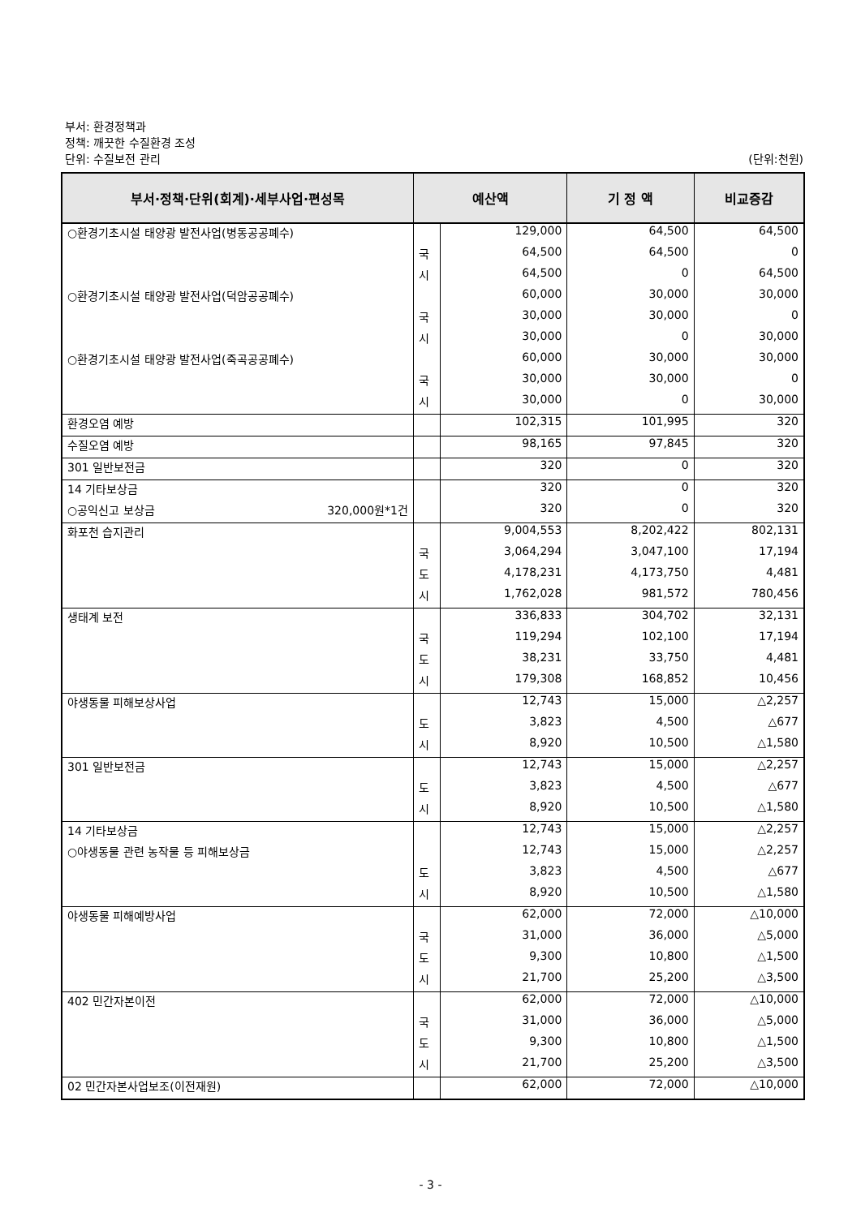부서: 환경정책과
정책: 깨끗한 수질환경 조성
단위: 수질보전 관리 (단위:천원)
| 부서·정책·단위(회계)·세부사업·편성목 | 예산액 | | 기 정 액 | 비교증감 |
| --- | --- | --- | --- | --- |
| ○환경기초시설 태양광 발전사업(병동공공폐수) | | 129,000 | 64,500 | 64,500 |
| | 국 | 64,500 | 64,500 | 0 |
| | 시 | 64,500 | 0 | 64,500 |
| ○환경기초시설 태양광 발전사업(덕암공공폐수) | | 60,000 | 30,000 | 30,000 |
| | 국 | 30,000 | 30,000 | 0 |
| | 시 | 30,000 | 0 | 30,000 |
| ○환경기초시설 태양광 발전사업(죽곡공공폐수) | | 60,000 | 30,000 | 30,000 |
| | 국 | 30,000 | 30,000 | 0 |
| | 시 | 30,000 | 0 | 30,000 |
| 환경오염 예방 | | 102,315 | 101,995 | 320 |
| 수질오염 예방 | | 98,165 | 97,845 | 320 |
| 301 일반보전금 | | 320 | 0 | 320 |
| 14 기타보상금 | | 320 | 0 | 320 |
| ○공익신고 보상금 320,000원*1건 | | 320 | 0 | 320 |
| 화포천 습지관리 | | 9,004,553 | 8,202,422 | 802,131 |
| | 국 | 3,064,294 | 3,047,100 | 17,194 |
| | 도 | 4,178,231 | 4,173,750 | 4,481 |
| | 시 | 1,762,028 | 981,572 | 780,456 |
| 생태계 보전 | | 336,833 | 304,702 | 32,131 |
| | 국 | 119,294 | 102,100 | 17,194 |
| | 도 | 38,231 | 33,750 | 4,481 |
| | 시 | 179,308 | 168,852 | 10,456 |
| 야생동물 피해보상사업 | | 12,743 | 15,000 | △2,257 |
| | 도 | 3,823 | 4,500 | △677 |
| | 시 | 8,920 | 10,500 | △1,580 |
| 301 일반보전금 | | 12,743 | 15,000 | △2,257 |
| | 도 | 3,823 | 4,500 | △677 |
| | 시 | 8,920 | 10,500 | △1,580 |
| 14 기타보상금 | | 12,743 | 15,000 | △2,257 |
| ○야생동물 관련 농작물 등 피해보상금 | | 12,743 | 15,000 | △2,257 |
| | 도 | 3,823 | 4,500 | △677 |
| | 시 | 8,920 | 10,500 | △1,580 |
| 야생동물 피해예방사업 | | 62,000 | 72,000 | △10,000 |
| | 국 | 31,000 | 36,000 | △5,000 |
| | 도 | 9,300 | 10,800 | △1,500 |
| | 시 | 21,700 | 25,200 | △3,500 |
| 402 민간자본이전 | | 62,000 | 72,000 | △10,000 |
| | 국 | 31,000 | 36,000 | △5,000 |
| | 도 | 9,300 | 10,800 | △1,500 |
| | 시 | 21,700 | 25,200 | △3,500 |
| 02 민간자본사업보조(이전재원) | | 62,000 | 72,000 | △10,000 |
- 3 -